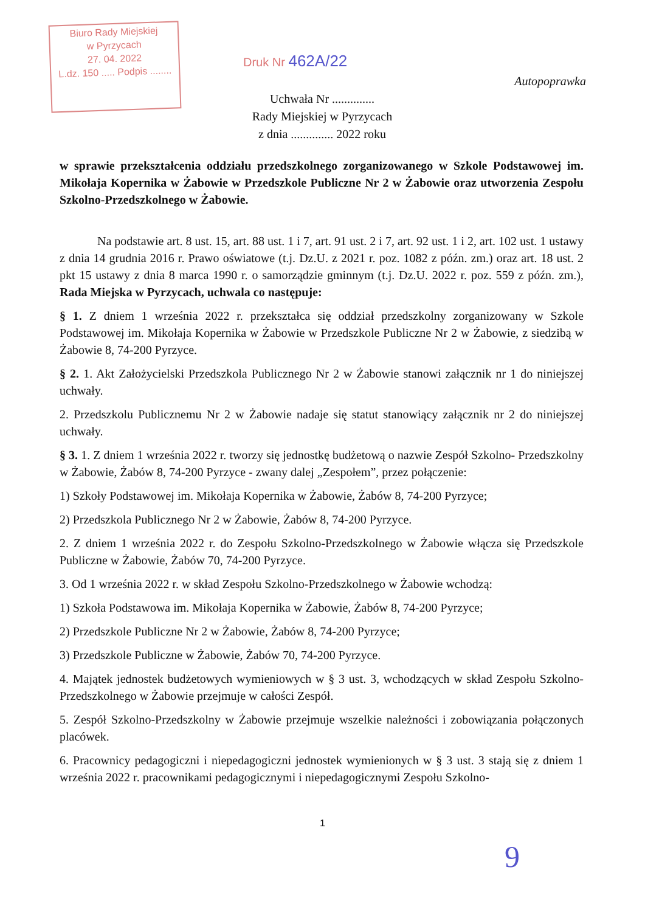Biuro Rady Miejskiej
w Pyrzycach
27. 04. 2022
L.dz. 150 ..... Podpis ........
Druk Nr 462A/22
Autopoprawka
Uchwała Nr ..............
Rady Miejskiej w Pyrzycach
z dnia .............. 2022 roku
w sprawie przekształcenia oddziału przedszkolnego zorganizowanego w Szkole Podstawowej im. Mikołaja Kopernika w Żabowie w Przedszkole Publiczne Nr 2 w Żabowie oraz utworzenia Zespołu Szkolno-Przedszkolnego w Żabowie.
Na podstawie art. 8 ust. 15, art. 88 ust. 1 i 7, art. 91 ust. 2 i 7, art. 92 ust. 1 i 2, art. 102 ust. 1 ustawy z dnia 14 grudnia 2016 r. Prawo oświatowe (t.j. Dz.U. z 2021 r. poz. 1082 z późn. zm.) oraz art. 18 ust. 2 pkt 15 ustawy z dnia 8 marca 1990 r. o samorządzie gminnym (t.j. Dz.U. 2022 r. poz. 559 z późn. zm.), Rada Miejska w Pyrzycach, uchwala co następuje:
§ 1. Z dniem 1 września 2022 r. przekształca się oddział przedszkolny zorganizowany w Szkole Podstawowej im. Mikołaja Kopernika w Żabowie w Przedszkole Publiczne Nr 2 w Żabowie, z siedzibą w Żabowie 8, 74-200 Pyrzyce.
§ 2. 1. Akt Założycielski Przedszkola Publicznego Nr 2 w Żabowie stanowi załącznik nr 1 do niniejszej uchwały.
2. Przedszkolu Publicznemu Nr 2 w Żabowie nadaje się statut stanowiący załącznik nr 2 do niniejszej uchwały.
§ 3. 1. Z dniem 1 września 2022 r. tworzy się jednostkę budżetową o nazwie Zespół Szkolno- Przedszkolny w Żabowie, Żabów 8, 74-200 Pyrzyce - zwany dalej „Zespołem”, przez połączenie:
1) Szkoły Podstawowej im. Mikołaja Kopernika w Żabowie, Żabów 8, 74-200 Pyrzyce;
2) Przedszkola Publicznego Nr 2 w Żabowie, Żabów 8, 74-200 Pyrzyce.
2. Z dniem 1 września 2022 r. do Zespołu Szkolno-Przedszkolnego w Żabowie włącza się Przedszkole Publiczne w Żabowie, Żabów 70, 74-200 Pyrzyce.
3. Od 1 września 2022 r. w skład Zespołu Szkolno-Przedszkolnego w Żabowie wchodzą:
1) Szkoła Podstawowa im. Mikołaja Kopernika w Żabowie, Żabów 8, 74-200 Pyrzyce;
2) Przedszkole Publiczne Nr 2 w Żabowie, Żabów 8, 74-200 Pyrzyce;
3) Przedszkole Publiczne w Żabowie, Żabów 70, 74-200 Pyrzyce.
4. Majątek jednostek budżetowych wymieniowych w § 3 ust. 3, wchodzących w skład Zespołu Szkolno-Przedszkolnego w Żabowie przejmuje w całości Zespół.
5. Zespół Szkolno-Przedszkolny w Żabowie przejmuje wszelkie należności i zobowiązania połączonych placówek.
6. Pracownicy pedagogiczni i niepedagogiczni jednostek wymienionych w § 3 ust. 3 stają się z dniem 1 września 2022 r. pracownikami pedagogicznymi i niepedagogicznymi Zespołu Szkolno-
1
9